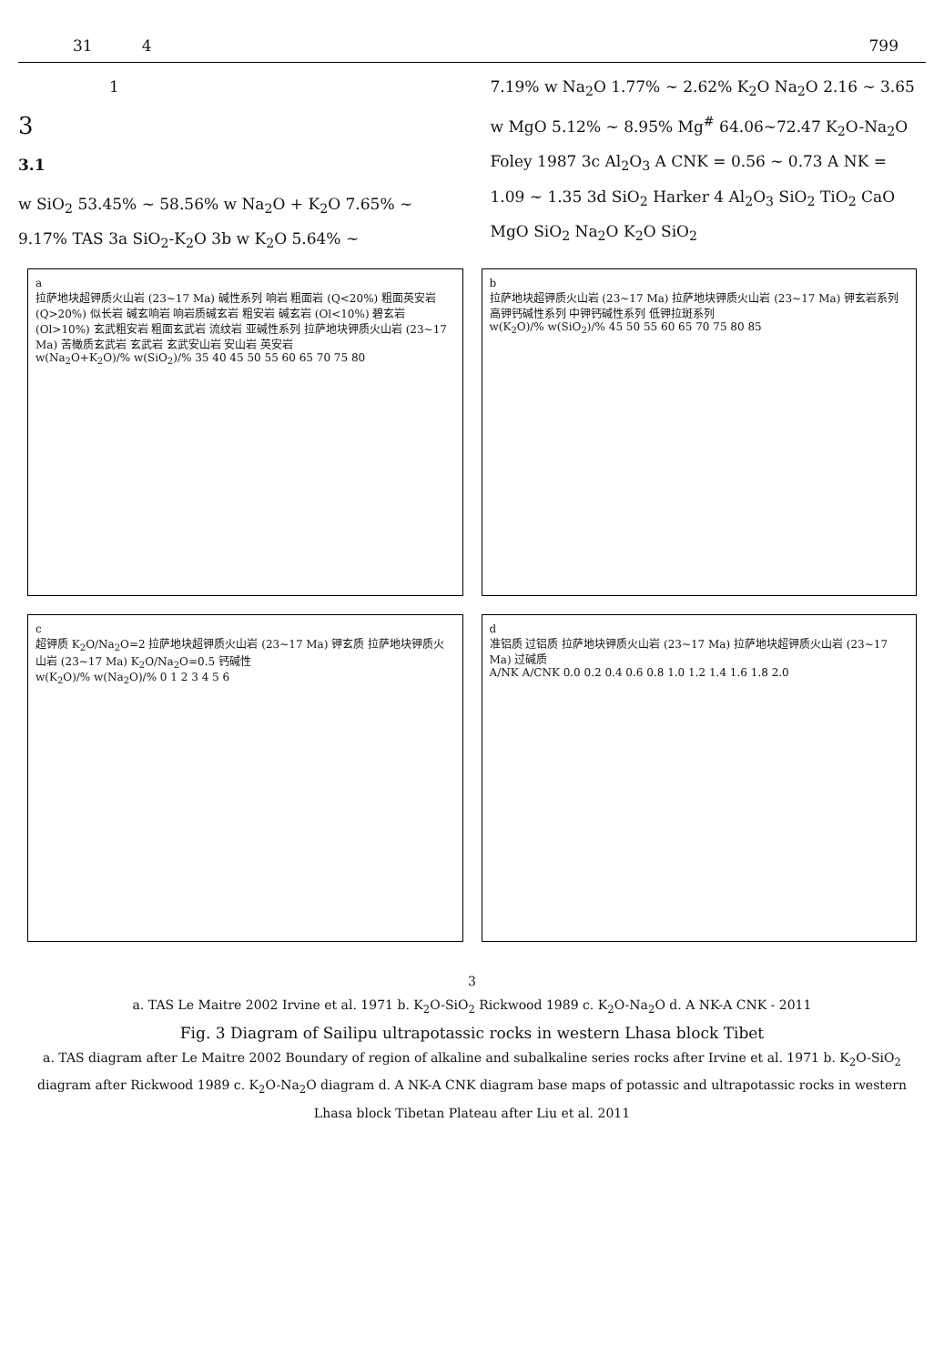31 4 799
1
3
3.1
w SiO<sub>2</sub> 53.45% ~ 58.56% w Na<sub>2</sub>O + K<sub>2</sub>O 7.65% ~ 9.17% TAS 3a SiO<sub>2</sub>-K<sub>2</sub>O 3b w K<sub>2</sub>O 5.64% ~
7.19% w Na<sub>2</sub>O 1.77% ~ 2.62% K<sub>2</sub>O Na<sub>2</sub>O 2.16 ~ 3.65 w MgO 5.12% ~ 8.95% Mg<sup>#</sup> 64.06~72.47 K<sub>2</sub>O-Na<sub>2</sub>O Foley 1987 3c Al<sub>2</sub>O<sub>3</sub> A CNK = 0.56 ~ 0.73 A NK = 1.09 ~ 1.35 3d SiO<sub>2</sub> Harker 4 Al<sub>2</sub>O<sub>3</sub> SiO<sub>2</sub> TiO<sub>2</sub> CaO MgO SiO<sub>2</sub> Na<sub>2</sub>O K<sub>2</sub>O SiO<sub>2</sub>
a
拉萨地块超钾质火山岩 (23~17 Ma) 碱性系列 响岩 粗面岩 (Q<20%) 粗面英安岩 (Q>20%) 似长岩 碱玄响岩 响岩质碱玄岩 粗安岩 碱玄岩 (Ol<10%) 碧玄岩 (Ol>10%) 玄武粗安岩 粗面玄武岩 流纹岩 亚碱性系列 拉萨地块钾质火山岩 (23~17 Ma) 苦橄质玄武岩 玄武岩 玄武安山岩 安山岩 英安岩
w(Na<sub>2</sub>O+K<sub>2</sub>O)/% w(SiO<sub>2</sub>)/% 35 40 45 50 55 60 65 70 75 80
b
拉萨地块超钾质火山岩 (23~17 Ma) 拉萨地块钾质火山岩 (23~17 Ma) 钾玄岩系列 高钾钙碱性系列 中钾钙碱性系列 低钾拉斑系列
w(K<sub>2</sub>O)/% w(SiO<sub>2</sub>)/% 45 50 55 60 65 70 75 80 85
c
超钾质 K<sub>2</sub>O/Na<sub>2</sub>O=2 拉萨地块超钾质火山岩 (23~17 Ma) 钾玄质 拉萨地块钾质火山岩 (23~17 Ma) K<sub>2</sub>O/Na<sub>2</sub>O=0.5 钙碱性
w(K<sub>2</sub>O)/% w(Na<sub>2</sub>O)/% 0 1 2 3 4 5 6
d
准铝质 过铝质 拉萨地块钾质火山岩 (23~17 Ma) 拉萨地块超钾质火山岩 (23~17 Ma) 过碱质
A/NK A/CNK 0.0 0.2 0.4 0.6 0.8 1.0 1.2 1.4 1.6 1.8 2.0
3
a. TAS Le Maitre 2002 Irvine et al. 1971 b. K<sub>2</sub>O-SiO<sub>2</sub> Rickwood 1989 c. K<sub>2</sub>O-Na<sub>2</sub>O d. A NK-A CNK - 2011
Fig. 3 Diagram of Sailipu ultrapotassic rocks in western Lhasa block Tibet
a. TAS diagram after Le Maitre 2002 Boundary of region of alkaline and subalkaline series rocks after Irvine et al. 1971 b. K<sub>2</sub>O-SiO<sub>2</sub> diagram after Rickwood 1989 c. K<sub>2</sub>O-Na<sub>2</sub>O diagram d. A NK-A CNK diagram base maps of potassic and ultrapotassic rocks in western Lhasa block Tibetan Plateau after Liu et al. 2011